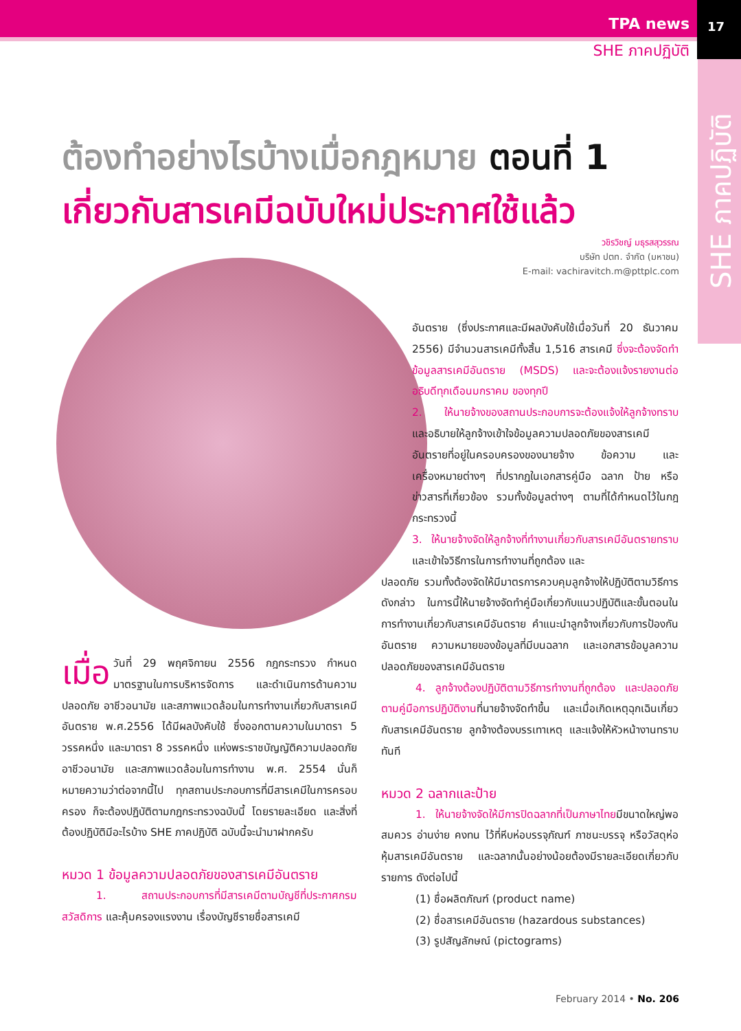TPA news
SHE ภาคปฏิบัติ
17
SHE ภาคปฏิบัติ
ต้องทำอย่างไรบ้างเมื่อกฎหมาย ตอนที่ 1
เกี่ยวกับสารเคมีฉบับใหม่ประกาศใช้แล้ว
วชิรวิชญ์ มธุรสสุวรรณ
บริษัท ปตท. จำกัด (มหาชน)
E-mail: vachiravitch.m@pttplc.com
เมื่อ วันที่ 29 พฤศจิกายน 2556 กฎกระทรวง กำหนดมาตรฐานในการบริหารจัดการ และดำเนินการด้านความปลอดภัย อาชีวอนามัย และสภาพแวดล้อมในการทำงานเกี่ยวกับสารเคมีอันตราย พ.ศ.2556 ได้มีผลบังคับใช้ ซึ่งออกตามความในมาตรา 5 วรรคหนึ่ง และมาตรา 8 วรรคหนึ่ง แห่งพระราชบัญญัติความปลอดภัย อาชีวอนามัย และสภาพแวดล้อมในการทำงาน พ.ศ. 2554 นั่นก็หมายความว่าต่อจากนี้ไป ทุกสถานประกอบการที่มีสารเคมีในการครอบครอง ก็จะต้องปฏิบัติตามกฎกระทรวงฉบับนี้ โดยรายละเอียด และสิ่งที่ต้องปฏิบัติมีอะไรบ้าง SHE ภาคปฏิบัติ ฉบับนี้จะนำมาฝากครับ
หมวด 1 ข้อมูลความปลอดภัยของสารเคมีอันตราย
1. สถานประกอบการที่มีสารเคมีตามบัญชีที่ประกาศกรมสวัสดิการ และคุ้มครองแรงงาน เรื่องบัญชีรายชื่อสารเคมี
อันตราย (ซึ่งประกาศและมีผลบังคับใช้เมื่อวันที่ 20 ธันวาคม 2556) มีจำนวนสารเคมีทั้งสิ้น 1,516 สารเคมี ซึ่งจะต้องจัดทำข้อมูลสารเคมีอันตราย (MSDS) และจะต้องแจ้งรายงานต่ออธิบดีทุกเดือนมกราคม ของทุกปี
2. ให้นายจ้างของสถานประกอบการจะต้องแจ้งให้ลูกจ้างทราบ และอธิบายให้ลูกจ้างเข้าใจข้อมูลความปลอดภัยของสารเคมีอันตรายที่อยู่ในครอบครองของนายจ้าง ข้อความ และเครื่องหมายต่างๆ ที่ปรากฏในเอกสารคู่มือ ฉลาก ป้าย หรือข่าวสารที่เกี่ยวข้อง รวมทั้งข้อมูลต่างๆ ตามที่ได้กำหนดไว้ในกฎกระทรวงนี้
3. ให้นายจ้างจัดให้ลูกจ้างที่ทำงานเกี่ยวกับสารเคมีอันตรายทราบ และเข้าใจวิธีการในการทำงานที่ถูกต้อง และ
ปลอดภัย รวมทั้งต้องจัดให้มีมาตรการควบคุมลูกจ้างให้ปฏิบัติตามวิธีการดังกล่าว ในการนี้ให้นายจ้างจัดทำคู่มือเกี่ยวกับแนวปฏิบัติและขั้นตอนในการทำงานเกี่ยวกับสารเคมีอันตราย คำแนะนำลูกจ้างเกี่ยวกับการป้องกันอันตราย ความหมายของข้อมูลที่มีบนฉลาก และเอกสารข้อมูลความปลอดภัยของสารเคมีอันตราย
4. ลูกจ้างต้องปฏิบัติตามวิธีการทำงานที่ถูกต้อง และปลอดภัยตามคู่มือการปฏิบัติงานที่นายจ้างจัดทำขึ้น และเมื่อเกิดเหตุฉุกเฉินเกี่ยวกับสารเคมีอันตราย ลูกจ้างต้องบรรเทาเหตุ และแจ้งให้หัวหน้างานทราบทันที
หมวด 2 ฉลากและป้าย
1. ให้นายจ้างจัดให้มีการปิดฉลากที่เป็นภาษาไทยมีขนาดใหญ่พอสมควร อ่านง่าย คงทน ไว้ที่หีบห่อบรรจุภัณฑ์ ภาชนะบรรจุ หรือวัสดุห่อหุ้มสารเคมีอันตราย และฉลากนั้นอย่างน้อยต้องมีรายละเอียดเกี่ยวกับรายการ ดังต่อไปนี้
(1) ชื่อผลิตภัณฑ์ (product name)
(2) ชื่อสารเคมีอันตราย (hazardous substances)
(3) รูปสัญลักษณ์ (pictograms)
February 2014 • No. 206